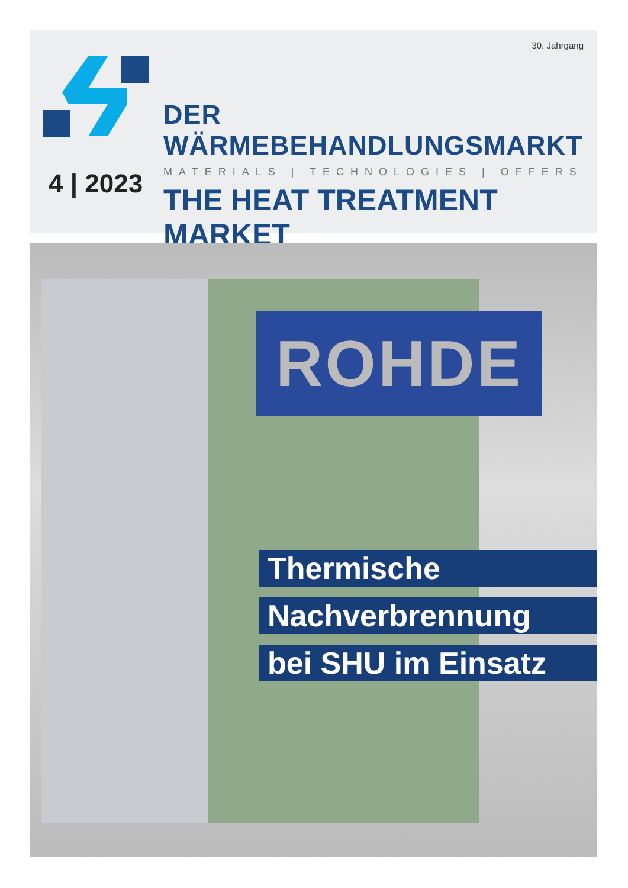30. Jahrgang
DER WÄRMEBEHANDLUNGSMARKT
MATERIALS | TECHNOLOGIES | OFFERS
THE HEAT TREATMENT MARKET
4 | 2023
ROHDE
Thermische
Nachverbrennung
bei SHU im Einsatz